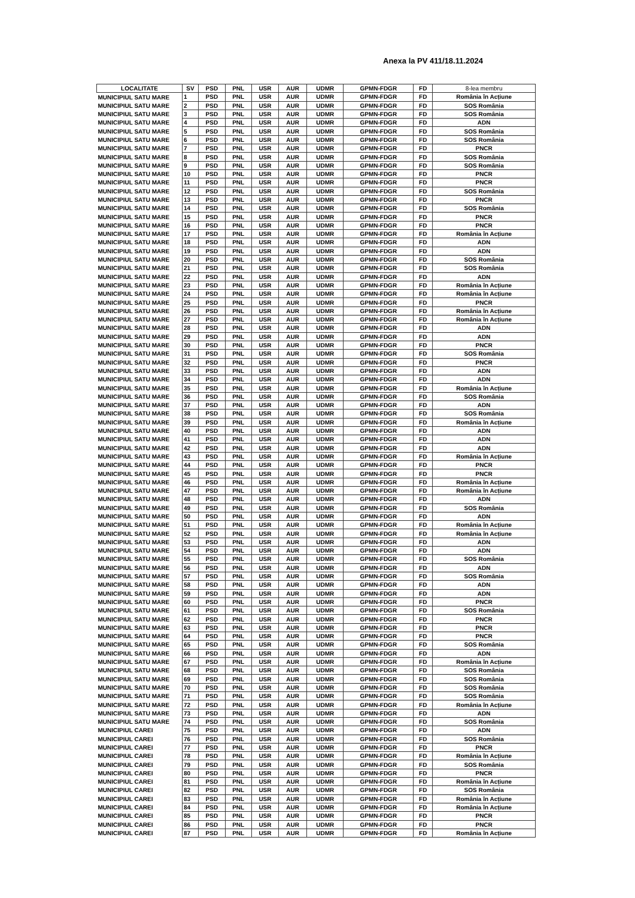Anexa la PV 411/18.11.2024
| LOCALITATE | SV | PSD | PNL | USR | AUR | UDMR | GPMN-FDGR | FD | 8-lea membru |
| --- | --- | --- | --- | --- | --- | --- | --- | --- | --- |
| MUNICIPIUL SATU MARE | 1 | PSD | PNL | USR | AUR | UDMR | GPMN-FDGR | FD | România în Acțiune |
| MUNICIPIUL SATU MARE | 2 | PSD | PNL | USR | AUR | UDMR | GPMN-FDGR | FD | SOS România |
| MUNICIPIUL SATU MARE | 3 | PSD | PNL | USR | AUR | UDMR | GPMN-FDGR | FD | SOS România |
| MUNICIPIUL SATU MARE | 4 | PSD | PNL | USR | AUR | UDMR | GPMN-FDGR | FD | ADN |
| MUNICIPIUL SATU MARE | 5 | PSD | PNL | USR | AUR | UDMR | GPMN-FDGR | FD | SOS România |
| MUNICIPIUL SATU MARE | 6 | PSD | PNL | USR | AUR | UDMR | GPMN-FDGR | FD | SOS România |
| MUNICIPIUL SATU MARE | 7 | PSD | PNL | USR | AUR | UDMR | GPMN-FDGR | FD | PNCR |
| MUNICIPIUL SATU MARE | 8 | PSD | PNL | USR | AUR | UDMR | GPMN-FDGR | FD | SOS România |
| MUNICIPIUL SATU MARE | 9 | PSD | PNL | USR | AUR | UDMR | GPMN-FDGR | FD | SOS România |
| MUNICIPIUL SATU MARE | 10 | PSD | PNL | USR | AUR | UDMR | GPMN-FDGR | FD | PNCR |
| MUNICIPIUL SATU MARE | 11 | PSD | PNL | USR | AUR | UDMR | GPMN-FDGR | FD | PNCR |
| MUNICIPIUL SATU MARE | 12 | PSD | PNL | USR | AUR | UDMR | GPMN-FDGR | FD | SOS România |
| MUNICIPIUL SATU MARE | 13 | PSD | PNL | USR | AUR | UDMR | GPMN-FDGR | FD | PNCR |
| MUNICIPIUL SATU MARE | 14 | PSD | PNL | USR | AUR | UDMR | GPMN-FDGR | FD | SOS România |
| MUNICIPIUL SATU MARE | 15 | PSD | PNL | USR | AUR | UDMR | GPMN-FDGR | FD | PNCR |
| MUNICIPIUL SATU MARE | 16 | PSD | PNL | USR | AUR | UDMR | GPMN-FDGR | FD | PNCR |
| MUNICIPIUL SATU MARE | 17 | PSD | PNL | USR | AUR | UDMR | GPMN-FDGR | FD | România în Acțiune |
| MUNICIPIUL SATU MARE | 18 | PSD | PNL | USR | AUR | UDMR | GPMN-FDGR | FD | ADN |
| MUNICIPIUL SATU MARE | 19 | PSD | PNL | USR | AUR | UDMR | GPMN-FDGR | FD | ADN |
| MUNICIPIUL SATU MARE | 20 | PSD | PNL | USR | AUR | UDMR | GPMN-FDGR | FD | SOS România |
| MUNICIPIUL SATU MARE | 21 | PSD | PNL | USR | AUR | UDMR | GPMN-FDGR | FD | SOS România |
| MUNICIPIUL SATU MARE | 22 | PSD | PNL | USR | AUR | UDMR | GPMN-FDGR | FD | ADN |
| MUNICIPIUL SATU MARE | 23 | PSD | PNL | USR | AUR | UDMR | GPMN-FDGR | FD | România în Acțiune |
| MUNICIPIUL SATU MARE | 24 | PSD | PNL | USR | AUR | UDMR | GPMN-FDGR | FD | România în Acțiune |
| MUNICIPIUL SATU MARE | 25 | PSD | PNL | USR | AUR | UDMR | GPMN-FDGR | FD | PNCR |
| MUNICIPIUL SATU MARE | 26 | PSD | PNL | USR | AUR | UDMR | GPMN-FDGR | FD | România în Acțiune |
| MUNICIPIUL SATU MARE | 27 | PSD | PNL | USR | AUR | UDMR | GPMN-FDGR | FD | România în Acțiune |
| MUNICIPIUL SATU MARE | 28 | PSD | PNL | USR | AUR | UDMR | GPMN-FDGR | FD | ADN |
| MUNICIPIUL SATU MARE | 29 | PSD | PNL | USR | AUR | UDMR | GPMN-FDGR | FD | ADN |
| MUNICIPIUL SATU MARE | 30 | PSD | PNL | USR | AUR | UDMR | GPMN-FDGR | FD | PNCR |
| MUNICIPIUL SATU MARE | 31 | PSD | PNL | USR | AUR | UDMR | GPMN-FDGR | FD | SOS România |
| MUNICIPIUL SATU MARE | 32 | PSD | PNL | USR | AUR | UDMR | GPMN-FDGR | FD | PNCR |
| MUNICIPIUL SATU MARE | 33 | PSD | PNL | USR | AUR | UDMR | GPMN-FDGR | FD | ADN |
| MUNICIPIUL SATU MARE | 34 | PSD | PNL | USR | AUR | UDMR | GPMN-FDGR | FD | ADN |
| MUNICIPIUL SATU MARE | 35 | PSD | PNL | USR | AUR | UDMR | GPMN-FDGR | FD | România în Acțiune |
| MUNICIPIUL SATU MARE | 36 | PSD | PNL | USR | AUR | UDMR | GPMN-FDGR | FD | SOS România |
| MUNICIPIUL SATU MARE | 37 | PSD | PNL | USR | AUR | UDMR | GPMN-FDGR | FD | ADN |
| MUNICIPIUL SATU MARE | 38 | PSD | PNL | USR | AUR | UDMR | GPMN-FDGR | FD | SOS România |
| MUNICIPIUL SATU MARE | 39 | PSD | PNL | USR | AUR | UDMR | GPMN-FDGR | FD | România în Acțiune |
| MUNICIPIUL SATU MARE | 40 | PSD | PNL | USR | AUR | UDMR | GPMN-FDGR | FD | ADN |
| MUNICIPIUL SATU MARE | 41 | PSD | PNL | USR | AUR | UDMR | GPMN-FDGR | FD | ADN |
| MUNICIPIUL SATU MARE | 42 | PSD | PNL | USR | AUR | UDMR | GPMN-FDGR | FD | ADN |
| MUNICIPIUL SATU MARE | 43 | PSD | PNL | USR | AUR | UDMR | GPMN-FDGR | FD | România în Acțiune |
| MUNICIPIUL SATU MARE | 44 | PSD | PNL | USR | AUR | UDMR | GPMN-FDGR | FD | PNCR |
| MUNICIPIUL SATU MARE | 45 | PSD | PNL | USR | AUR | UDMR | GPMN-FDGR | FD | PNCR |
| MUNICIPIUL SATU MARE | 46 | PSD | PNL | USR | AUR | UDMR | GPMN-FDGR | FD | România în Acțiune |
| MUNICIPIUL SATU MARE | 47 | PSD | PNL | USR | AUR | UDMR | GPMN-FDGR | FD | România în Acțiune |
| MUNICIPIUL SATU MARE | 48 | PSD | PNL | USR | AUR | UDMR | GPMN-FDGR | FD | ADN |
| MUNICIPIUL SATU MARE | 49 | PSD | PNL | USR | AUR | UDMR | GPMN-FDGR | FD | SOS România |
| MUNICIPIUL SATU MARE | 50 | PSD | PNL | USR | AUR | UDMR | GPMN-FDGR | FD | ADN |
| MUNICIPIUL SATU MARE | 51 | PSD | PNL | USR | AUR | UDMR | GPMN-FDGR | FD | România în Acțiune |
| MUNICIPIUL SATU MARE | 52 | PSD | PNL | USR | AUR | UDMR | GPMN-FDGR | FD | România în Acțiune |
| MUNICIPIUL SATU MARE | 53 | PSD | PNL | USR | AUR | UDMR | GPMN-FDGR | FD | ADN |
| MUNICIPIUL SATU MARE | 54 | PSD | PNL | USR | AUR | UDMR | GPMN-FDGR | FD | ADN |
| MUNICIPIUL SATU MARE | 55 | PSD | PNL | USR | AUR | UDMR | GPMN-FDGR | FD | SOS România |
| MUNICIPIUL SATU MARE | 56 | PSD | PNL | USR | AUR | UDMR | GPMN-FDGR | FD | ADN |
| MUNICIPIUL SATU MARE | 57 | PSD | PNL | USR | AUR | UDMR | GPMN-FDGR | FD | SOS România |
| MUNICIPIUL SATU MARE | 58 | PSD | PNL | USR | AUR | UDMR | GPMN-FDGR | FD | ADN |
| MUNICIPIUL SATU MARE | 59 | PSD | PNL | USR | AUR | UDMR | GPMN-FDGR | FD | ADN |
| MUNICIPIUL SATU MARE | 60 | PSD | PNL | USR | AUR | UDMR | GPMN-FDGR | FD | PNCR |
| MUNICIPIUL SATU MARE | 61 | PSD | PNL | USR | AUR | UDMR | GPMN-FDGR | FD | SOS România |
| MUNICIPIUL SATU MARE | 62 | PSD | PNL | USR | AUR | UDMR | GPMN-FDGR | FD | PNCR |
| MUNICIPIUL SATU MARE | 63 | PSD | PNL | USR | AUR | UDMR | GPMN-FDGR | FD | PNCR |
| MUNICIPIUL SATU MARE | 64 | PSD | PNL | USR | AUR | UDMR | GPMN-FDGR | FD | PNCR |
| MUNICIPIUL SATU MARE | 65 | PSD | PNL | USR | AUR | UDMR | GPMN-FDGR | FD | SOS România |
| MUNICIPIUL SATU MARE | 66 | PSD | PNL | USR | AUR | UDMR | GPMN-FDGR | FD | ADN |
| MUNICIPIUL SATU MARE | 67 | PSD | PNL | USR | AUR | UDMR | GPMN-FDGR | FD | România în Acțiune |
| MUNICIPIUL SATU MARE | 68 | PSD | PNL | USR | AUR | UDMR | GPMN-FDGR | FD | SOS România |
| MUNICIPIUL SATU MARE | 69 | PSD | PNL | USR | AUR | UDMR | GPMN-FDGR | FD | SOS România |
| MUNICIPIUL SATU MARE | 70 | PSD | PNL | USR | AUR | UDMR | GPMN-FDGR | FD | SOS România |
| MUNICIPIUL SATU MARE | 71 | PSD | PNL | USR | AUR | UDMR | GPMN-FDGR | FD | SOS România |
| MUNICIPIUL SATU MARE | 72 | PSD | PNL | USR | AUR | UDMR | GPMN-FDGR | FD | România în Acțiune |
| MUNICIPIUL SATU MARE | 73 | PSD | PNL | USR | AUR | UDMR | GPMN-FDGR | FD | ADN |
| MUNICIPIUL SATU MARE | 74 | PSD | PNL | USR | AUR | UDMR | GPMN-FDGR | FD | SOS România |
| MUNICIPIUL CAREI | 75 | PSD | PNL | USR | AUR | UDMR | GPMN-FDGR | FD | ADN |
| MUNICIPIUL CAREI | 76 | PSD | PNL | USR | AUR | UDMR | GPMN-FDGR | FD | SOS România |
| MUNICIPIUL CAREI | 77 | PSD | PNL | USR | AUR | UDMR | GPMN-FDGR | FD | PNCR |
| MUNICIPIUL CAREI | 78 | PSD | PNL | USR | AUR | UDMR | GPMN-FDGR | FD | România în Acțiune |
| MUNICIPIUL CAREI | 79 | PSD | PNL | USR | AUR | UDMR | GPMN-FDGR | FD | SOS România |
| MUNICIPIUL CAREI | 80 | PSD | PNL | USR | AUR | UDMR | GPMN-FDGR | FD | PNCR |
| MUNICIPIUL CAREI | 81 | PSD | PNL | USR | AUR | UDMR | GPMN-FDGR | FD | România în Acțiune |
| MUNICIPIUL CAREI | 82 | PSD | PNL | USR | AUR | UDMR | GPMN-FDGR | FD | SOS România |
| MUNICIPIUL CAREI | 83 | PSD | PNL | USR | AUR | UDMR | GPMN-FDGR | FD | România în Acțiune |
| MUNICIPIUL CAREI | 84 | PSD | PNL | USR | AUR | UDMR | GPMN-FDGR | FD | România în Acțiune |
| MUNICIPIUL CAREI | 85 | PSD | PNL | USR | AUR | UDMR | GPMN-FDGR | FD | PNCR |
| MUNICIPIUL CAREI | 86 | PSD | PNL | USR | AUR | UDMR | GPMN-FDGR | FD | PNCR |
| MUNICIPIUL CAREI | 87 | PSD | PNL | USR | AUR | UDMR | GPMN-FDGR | FD | România în Acțiune |